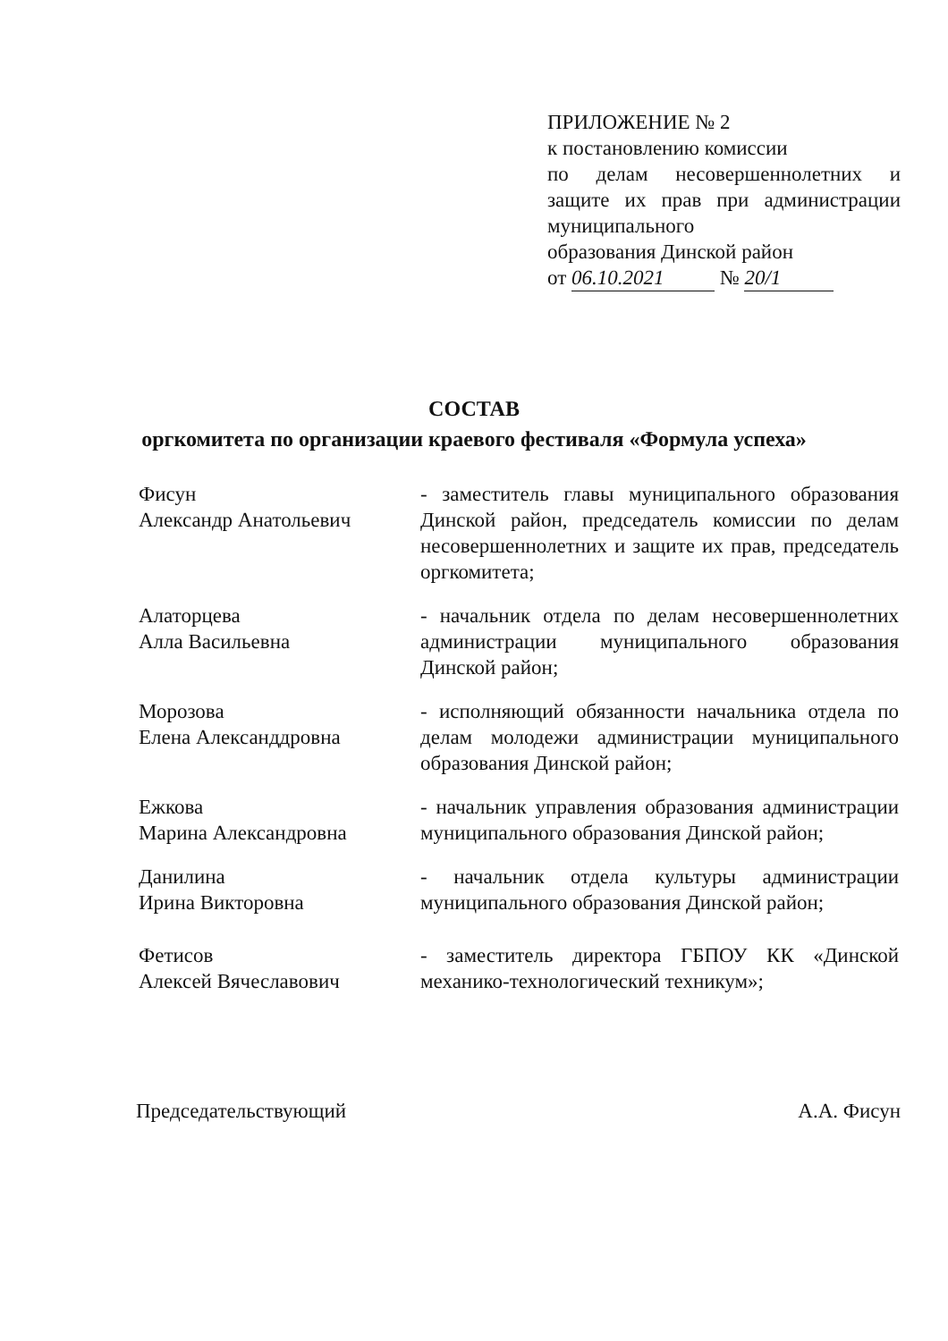ПРИЛОЖЕНИЕ № 2
к постановлению комиссии
по делам несовершеннолетних и защите их прав при администрации муниципального
образования Динской район
от 06.10.2021 № 20/1
СОСТАВ
оргкомитета по организации краевого фестиваля «Формула успеха»
Фисун
Александр Анатольевич
- заместитель главы муниципального образования Динской район, председатель комиссии по делам несовершеннолетних и защите их прав, председатель оргкомитета;
Алаторцева
Алла Васильевна
- начальник отдела по делам несовершеннолетних администрации муниципального образования Динской район;
Морозова
Елена Александдровна
- исполняющий обязанности начальника отдела по делам молодежи администрации муниципального образования Динской район;
Ежкова
Марина Александровна
- начальник управления образования администрации муниципального образования Динской район;
Данилина
Ирина Викторовна
- начальник отдела культуры администрации муниципального образования Динской район;
Фетисов
Алексей Вячеславович
- заместитель директора ГБПОУ КК «Динской механико-технологический техникум»;
Председательствующий А.А. Фисун